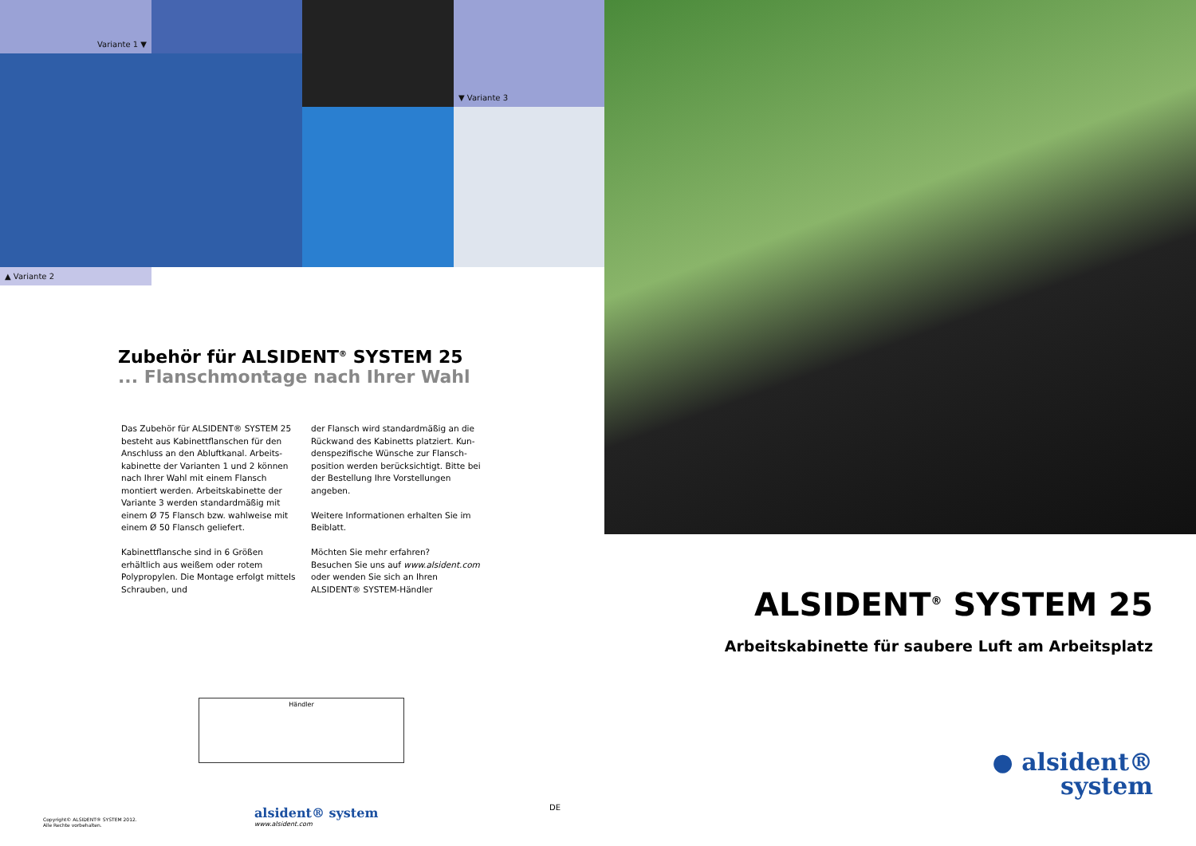Variante 1 ▼
▼ Variante 3
▲ Variante 2
Zubehör für ALSIDENT<sup>®</sup> SYSTEM 25
... Flanschmontage nach Ihrer Wahl
Das Zubehör für ALSIDENT® SYSTEM 25 besteht aus Kabinettflanschen für den Anschluss an den Abluftkanal. Arbeits­kabinette der Varianten 1 und 2 können nach Ihrer Wahl mit einem Flansch montiert werden. Arbeitskabinette der Variante 3 werden standardmäßig mit einem Ø 75 Flansch bzw. wahlweise mit einem Ø 50 Flansch geliefert.
Kabinettflansche sind in 6 Größen erhältlich aus weißem oder rotem Polypropylen. Die Montage erfolgt mittels Schrauben, und
der Flansch wird standardmäßig an die Rückwand des Kabinetts platziert. Kun­denspezifische Wünsche zur Flansch­position werden berücksichtigt. Bitte bei der Bestellung Ihre Vorstellungen angeben.
Weitere Informationen erhalten Sie im Beiblatt.
Möchten Sie mehr erfahren?
Besuchen Sie uns auf www.alsident.com oder wenden Sie sich an Ihren ALSIDENT® SYSTEM-Händler
Händler
Copyright© ALSIDENT® SYSTEM 2012.
Alle Rechte vorbehalten.
alsident® system
www.alsident.com
DE
ALSIDENT<sup>®</sup> SYSTEM 25
Arbeitskabinette für saubere Luft am Arbeitsplatz
● alsident®
system